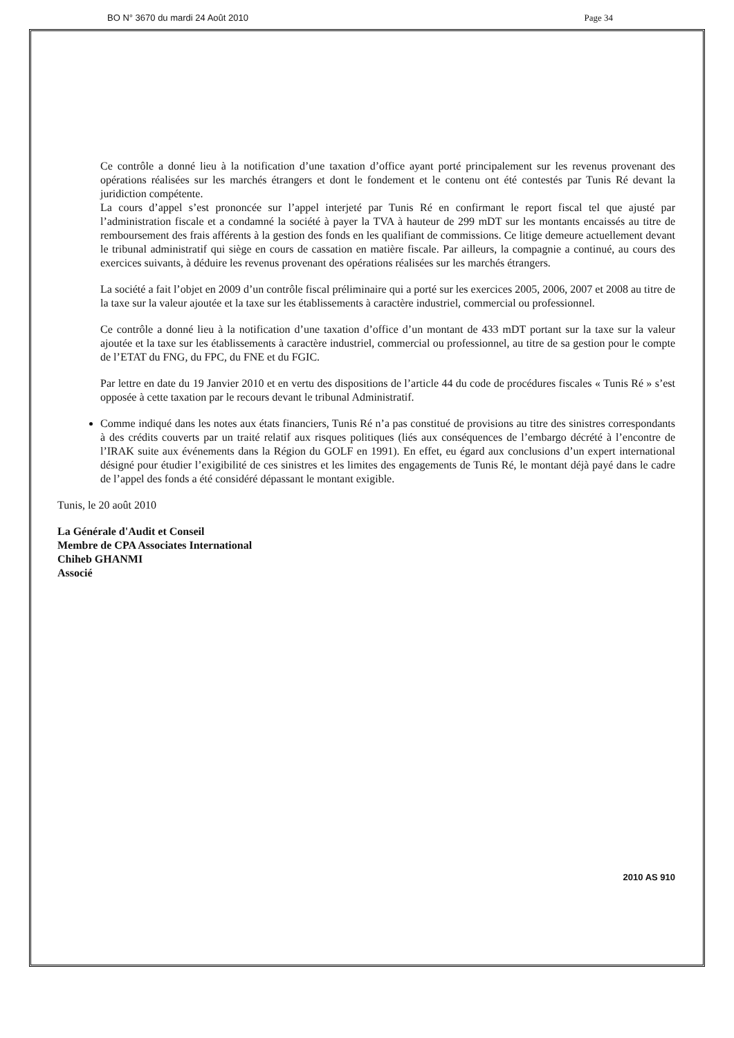BO N° 3670 du mardi 24 Août 2010 Page 34
Ce contrôle a donné lieu à la notification d’une taxation d’office ayant porté principalement sur les revenus provenant des opérations réalisées sur les marchés étrangers et dont le fondement et le contenu ont été contestés par Tunis Ré devant la juridiction compétente.
La cours d’appel s’est prononcée sur l’appel interjeté par Tunis Ré en confirmant le report fiscal tel que ajusté par l’administration fiscale et a condamné la société à payer la TVA à hauteur de 299 mDT sur les montants encaissés au titre de remboursement des frais afférents à la gestion des fonds en les qualifiant de commissions. Ce litige demeure actuellement devant le tribunal administratif qui siège en cours de cassation en matière fiscale. Par ailleurs, la compagnie a continué, au cours des exercices suivants, à déduire les revenus provenant des opérations réalisées sur les marchés étrangers.
La société a fait l’objet en 2009 d’un contrôle fiscal préliminaire qui a porté sur les exercices 2005, 2006, 2007 et 2008 au titre de la taxe sur la valeur ajoutée et la taxe sur les établissements à caractère industriel, commercial ou professionnel.
Ce contrôle a donné lieu à la notification d’une taxation d’office d’un montant de 433 mDT portant sur la taxe sur la valeur ajoutée et la taxe sur les établissements à caractère industriel, commercial ou professionnel, au titre de sa gestion pour le compte de l’ETAT du FNG, du FPC, du FNE et du FGIC.
Par lettre en date du 19 Janvier 2010 et en vertu des dispositions de l’article 44 du code de procédures fiscales « Tunis Ré » s’est opposée à cette taxation par le recours devant le tribunal Administratif.
Comme indiqué dans les notes aux états financiers, Tunis Ré n’a pas constitué de provisions au titre des sinistres correspondants à des crédits couverts par un traité relatif aux risques politiques (liés aux conséquences de l’embargo décrété à l’encontre de l’IRAK suite aux événements dans la Région du GOLF en 1991). En effet, eu égard aux conclusions d’un expert international désigné pour étudier l’exigibilité de ces sinistres et les limites des engagements de Tunis Ré, le montant déjà payé dans le cadre de l’appel des fonds a été considéré dépassant le montant exigible.
Tunis, le 20 août 2010
La Générale d'Audit et Conseil
Membre de CPA Associates International
Chiheb GHANMI
Associé
2010 AS 910